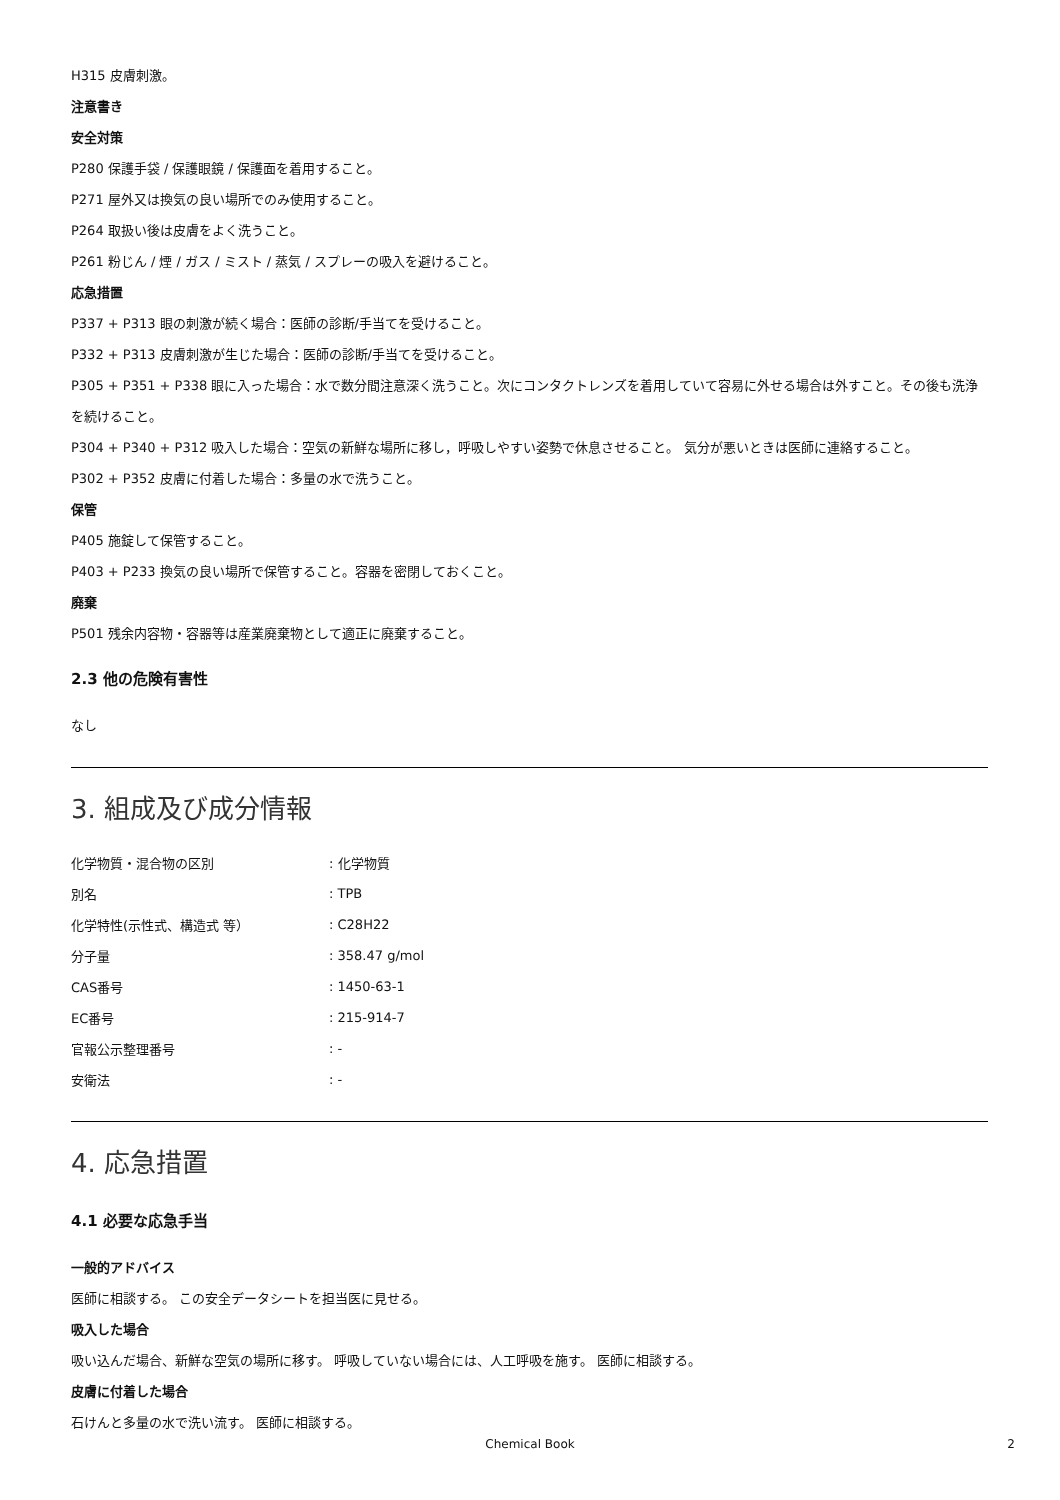H315 皮膚刺激。
注意書き
安全対策
P280 保護手袋 / 保護眼鏡 / 保護面を着用すること。
P271 屋外又は換気の良い場所でのみ使用すること。
P264 取扱い後は皮膚をよく洗うこと。
P261 粉じん / 煙 / ガス / ミスト / 蒸気 / スプレーの吸入を避けること。
応急措置
P337 + P313 眼の刺激が続く場合：医師の診断/手当てを受けること。
P332 + P313 皮膚刺激が生じた場合：医師の診断/手当てを受けること。
P305 + P351 + P338 眼に入った場合：水で数分間注意深く洗うこと。次にコンタクトレンズを着用していて容易に外せる場合は外すこと。その後も洗浄を続けること。
P304 + P340 + P312 吸入した場合：空気の新鮮な場所に移し，呼吸しやすい姿勢で休息させること。 気分が悪いときは医師に連絡すること。
P302 + P352 皮膚に付着した場合：多量の水で洗うこと。
保管
P405 施錠して保管すること。
P403 + P233 換気の良い場所で保管すること。容器を密閉しておくこと。
廃棄
P501 残余内容物・容器等は産業廃棄物として適正に廃棄すること。
2.3 他の危険有害性
なし
3. 組成及び成分情報
| 化学物質・混合物の区別 | : 化学物質 |
| 別名 | : TPB |
| 化学特性(示性式、構造式 等） | : C28H22 |
| 分子量 | : 358.47 g/mol |
| CAS番号 | : 1450-63-1 |
| EC番号 | : 215-914-7 |
| 官報公示整理番号 | : - |
| 安衛法 | : - |
4. 応急措置
4.1 必要な応急手当
一般的アドバイス
医師に相談する。 この安全データシートを担当医に見せる。
吸入した場合
吸い込んだ場合、新鮮な空気の場所に移す。 呼吸していない場合には、人工呼吸を施す。 医師に相談する。
皮膚に付着した場合
石けんと多量の水で洗い流す。 医師に相談する。
Chemical Book 2